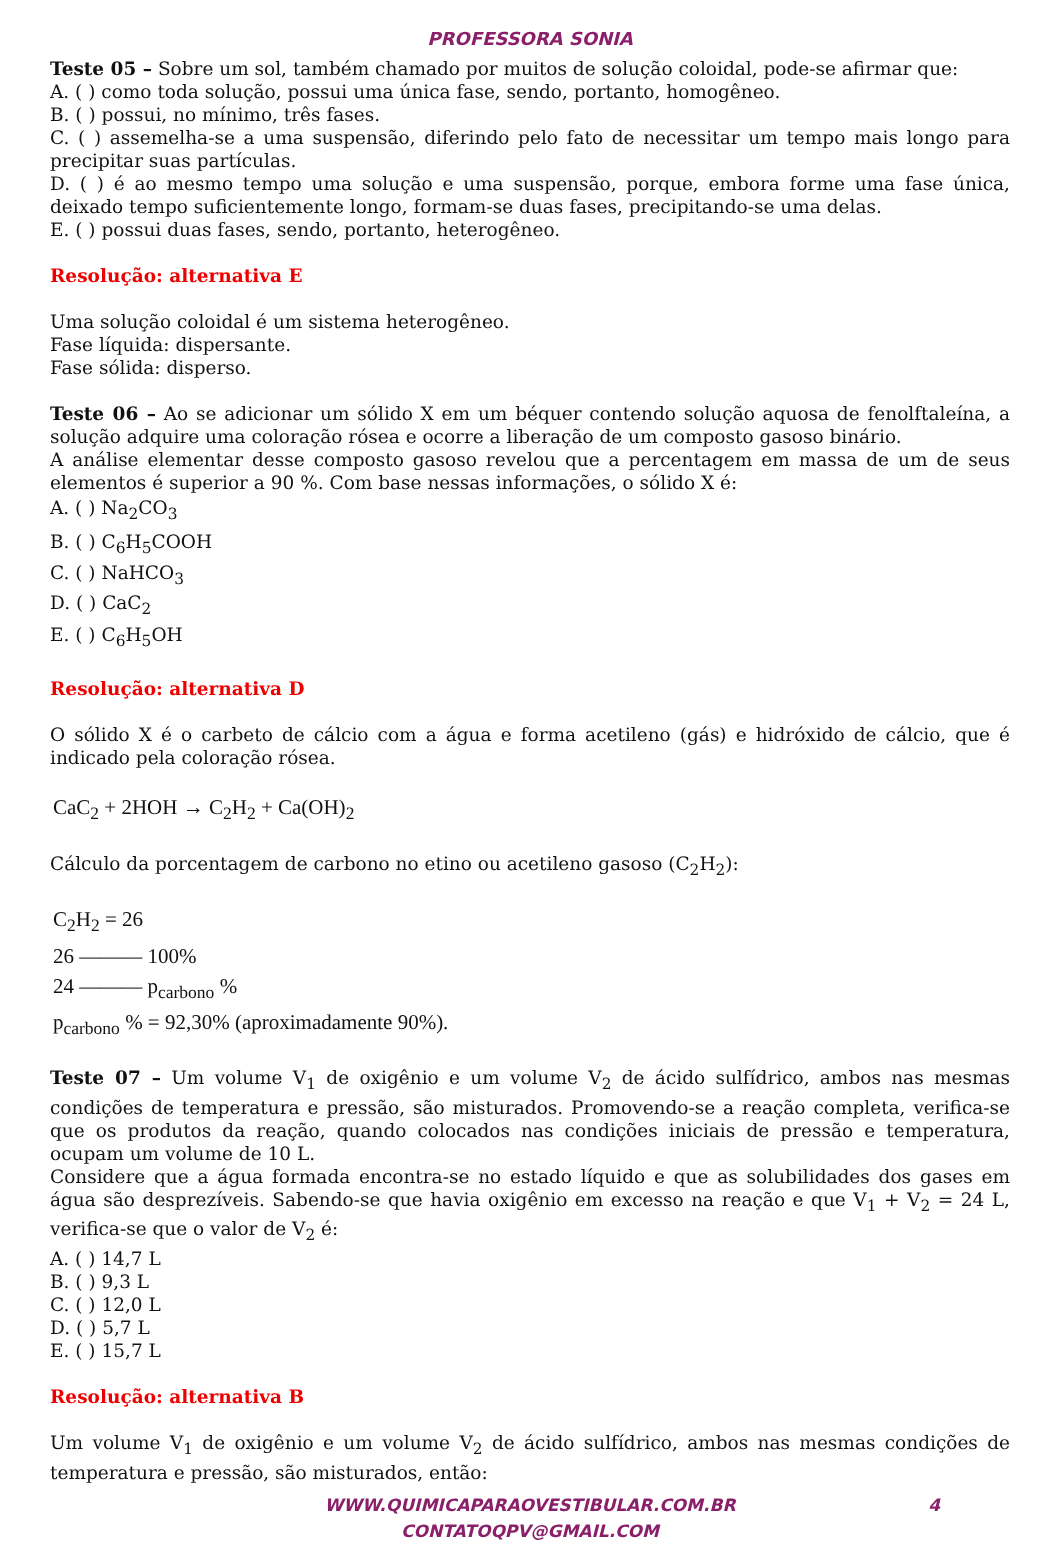PROFESSORA SONIA
Teste 05 – Sobre um sol, também chamado por muitos de solução coloidal, pode-se afirmar que:
A. ( ) como toda solução, possui uma única fase, sendo, portanto, homogêneo.
B. ( ) possui, no mínimo, três fases.
C. ( ) assemelha-se a uma suspensão, diferindo pelo fato de necessitar um tempo mais longo para precipitar suas partículas.
D. ( ) é ao mesmo tempo uma solução e uma suspensão, porque, embora forme uma fase única, deixado tempo suficientemente longo, formam-se duas fases, precipitando-se uma delas.
E. ( ) possui duas fases, sendo, portanto, heterogêneo.
Resolução: alternativa E
Uma solução coloidal é um sistema heterogêneo.
Fase líquida: dispersante.
Fase sólida: disperso.
Teste 06 – Ao se adicionar um sólido X em um béquer contendo solução aquosa de fenolftaleína, a solução adquire uma coloração rósea e ocorre a liberação de um composto gasoso binário.
A análise elementar desse composto gasoso revelou que a percentagem em massa de um de seus elementos é superior a 90 %. Com base nessas informações, o sólido X é:
A. ( ) Na<sub>2</sub>CO<sub>3</sub>
B. ( ) C<sub>6</sub>H<sub>5</sub>COOH
C. ( ) NaHCO<sub>3</sub>
D. ( ) CaC<sub>2</sub>
E. ( ) C<sub>6</sub>H<sub>5</sub>OH
Resolução: alternativa D
O sólido X é o carbeto de cálcio com a água e forma acetileno (gás) e hidróxido de cálcio, que é indicado pela coloração rósea.
CaC<sub>2</sub> + 2HOH → C<sub>2</sub>H<sub>2</sub> + Ca(OH)<sub>2</sub>
Cálculo da porcentagem de carbono no etino ou acetileno gasoso (C<sub>2</sub>H<sub>2</sub>):
C<sub>2</sub>H<sub>2</sub> = 26
26 ——— 100%
24 ——— p<sub>carbono</sub> %
p<sub>carbono</sub> % = 92,30% (aproximadamente 90%).
Teste 07 – Um volume V<sub>1</sub> de oxigênio e um volume V<sub>2</sub> de ácido sulfídrico, ambos nas mesmas condições de temperatura e pressão, são misturados. Promovendo-se a reação completa, verifica-se que os produtos da reação, quando colocados nas condições iniciais de pressão e temperatura, ocupam um volume de 10 L.
Considere que a água formada encontra-se no estado líquido e que as solubilidades dos gases em água são desprezíveis. Sabendo-se que havia oxigênio em excesso na reação e que V<sub>1</sub> + V<sub>2</sub> = 24 L, verifica-se que o valor de V<sub>2</sub> é:
A. ( ) 14,7 L
B. ( ) 9,3 L
C. ( ) 12,0 L
D. ( ) 5,7 L
E. ( ) 15,7 L
Resolução: alternativa B
Um volume V<sub>1</sub> de oxigênio e um volume V<sub>2</sub> de ácido sulfídrico, ambos nas mesmas condições de temperatura e pressão, são misturados, então:
WWW.QUIMICAPARAOVESTIBULAR.COM.BR 4
CONTATOQPV@GMAIL.COM